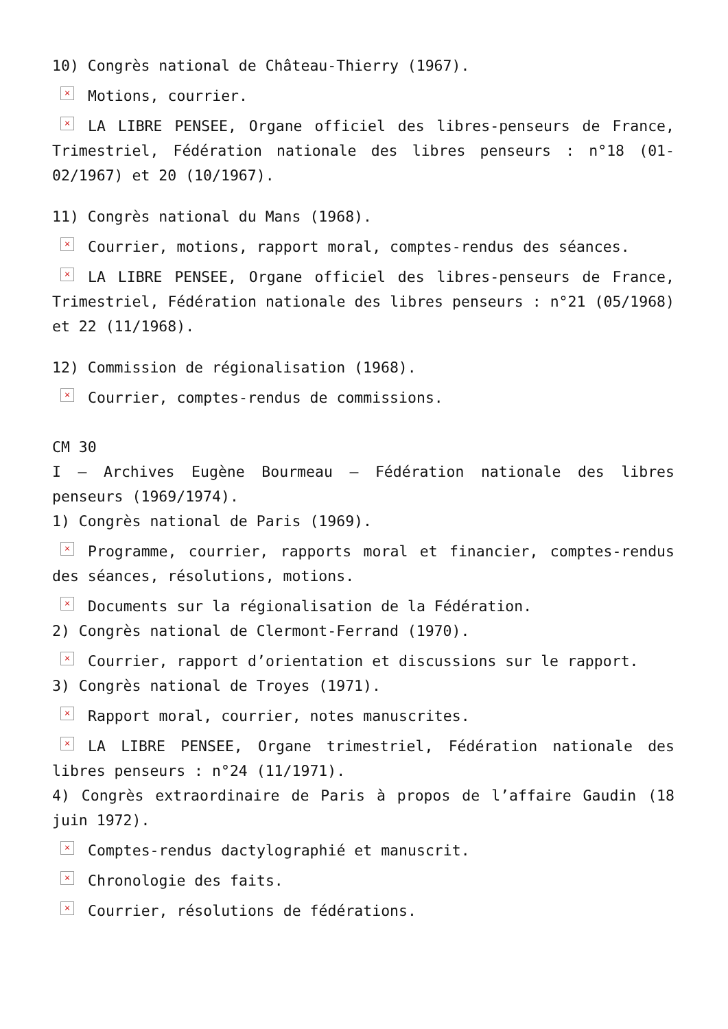10) Congrès national de Château-Thierry (1967).
× Motions, courrier.
× LA LIBRE PENSEE, Organe officiel des libres-penseurs de France, Trimestriel, Fédération nationale des libres penseurs : n°18 (01-02/1967) et 20 (10/1967).
11) Congrès national du Mans (1968).
× Courrier, motions, rapport moral, comptes-rendus des séances.
× LA LIBRE PENSEE, Organe officiel des libres-penseurs de France, Trimestriel, Fédération nationale des libres penseurs : n°21 (05/1968) et 22 (11/1968).
12) Commission de régionalisation (1968).
× Courrier, comptes-rendus de commissions.
CM 30
I – Archives Eugène Bourmeau – Fédération nationale des libres penseurs (1969/1974).
1) Congrès national de Paris (1969).
× Programme, courrier, rapports moral et financier, comptes-rendus des séances, résolutions, motions.
× Documents sur la régionalisation de la Fédération.
2) Congrès national de Clermont-Ferrand (1970).
× Courrier, rapport d’orientation et discussions sur le rapport.
3) Congrès national de Troyes (1971).
× Rapport moral, courrier, notes manuscrites.
× LA LIBRE PENSEE, Organe trimestriel, Fédération nationale des libres penseurs : n°24 (11/1971).
4) Congrès extraordinaire de Paris à propos de l’affaire Gaudin (18 juin 1972).
× Comptes-rendus dactylographié et manuscrit.
× Chronologie des faits.
× Courrier, résolutions de fédérations.